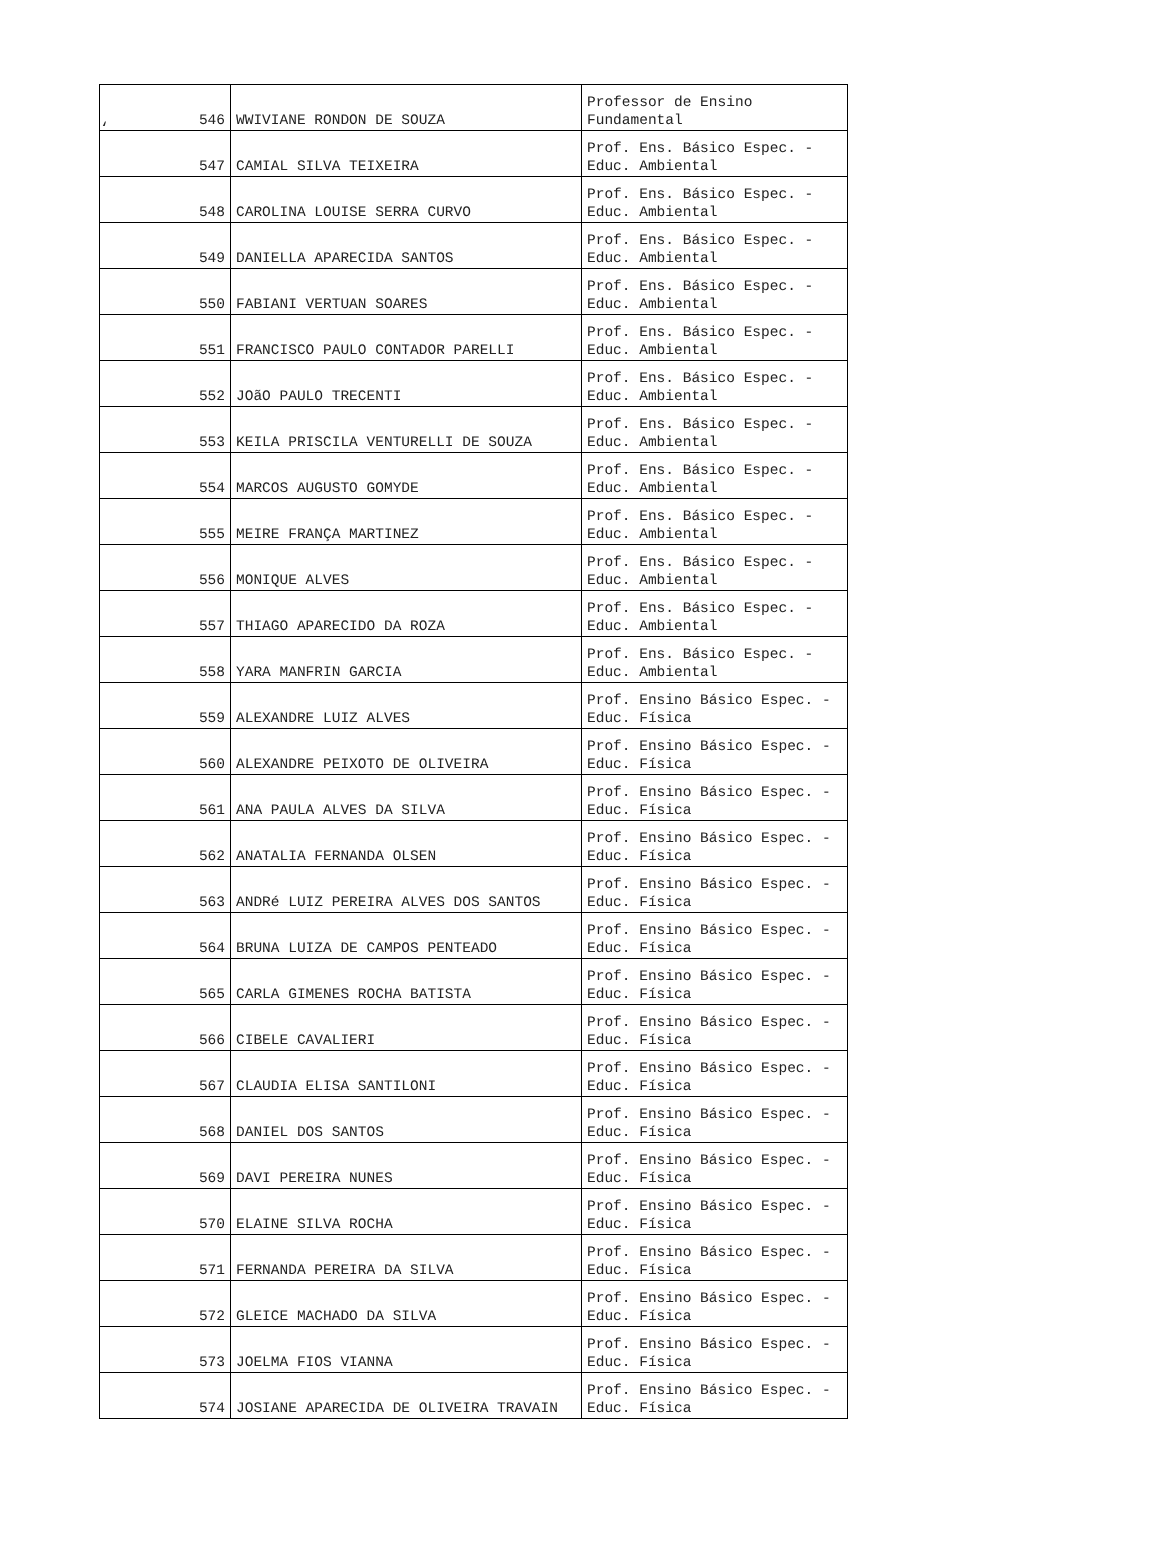‘
| 546 | WWIVIANE RONDON DE SOUZA | Professor de Ensino Fundamental |
| 547 | CAMIAL SILVA TEIXEIRA | Prof. Ens. Básico Espec. - Educ. Ambiental |
| 548 | CAROLINA LOUISE SERRA CURVO | Prof. Ens. Básico Espec. - Educ. Ambiental |
| 549 | DANIELLA APARECIDA SANTOS | Prof. Ens. Básico Espec. - Educ. Ambiental |
| 550 | FABIANI VERTUAN SOARES | Prof. Ens. Básico Espec. - Educ. Ambiental |
| 551 | FRANCISCO PAULO CONTADOR PARELLI | Prof. Ens. Básico Espec. - Educ. Ambiental |
| 552 | JOãO PAULO TRECENTI | Prof. Ens. Básico Espec. - Educ. Ambiental |
| 553 | KEILA PRISCILA VENTURELLI DE SOUZA | Prof. Ens. Básico Espec. - Educ. Ambiental |
| 554 | MARCOS AUGUSTO GOMYDE | Prof. Ens. Básico Espec. - Educ. Ambiental |
| 555 | MEIRE FRANÇA MARTINEZ | Prof. Ens. Básico Espec. - Educ. Ambiental |
| 556 | MONIQUE ALVES | Prof. Ens. Básico Espec. - Educ. Ambiental |
| 557 | THIAGO APARECIDO DA ROZA | Prof. Ens. Básico Espec. - Educ. Ambiental |
| 558 | YARA MANFRIN GARCIA | Prof. Ens. Básico Espec. - Educ. Ambiental |
| 559 | ALEXANDRE LUIZ ALVES | Prof. Ensino Básico Espec. - Educ. Física |
| 560 | ALEXANDRE PEIXOTO DE OLIVEIRA | Prof. Ensino Básico Espec. - Educ. Física |
| 561 | ANA PAULA ALVES DA SILVA | Prof. Ensino Básico Espec. - Educ. Física |
| 562 | ANATALIA FERNANDA OLSEN | Prof. Ensino Básico Espec. - Educ. Física |
| 563 | ANDRé LUIZ PEREIRA ALVES DOS SANTOS | Prof. Ensino Básico Espec. - Educ. Física |
| 564 | BRUNA LUIZA DE CAMPOS PENTEADO | Prof. Ensino Básico Espec. - Educ. Física |
| 565 | CARLA GIMENES ROCHA BATISTA | Prof. Ensino Básico Espec. - Educ. Física |
| 566 | CIBELE CAVALIERI | Prof. Ensino Básico Espec. - Educ. Física |
| 567 | CLAUDIA ELISA SANTILONI | Prof. Ensino Básico Espec. - Educ. Física |
| 568 | DANIEL DOS SANTOS | Prof. Ensino Básico Espec. - Educ. Física |
| 569 | DAVI PEREIRA NUNES | Prof. Ensino Básico Espec. - Educ. Física |
| 570 | ELAINE SILVA ROCHA | Prof. Ensino Básico Espec. - Educ. Física |
| 571 | FERNANDA PEREIRA DA SILVA | Prof. Ensino Básico Espec. - Educ. Física |
| 572 | GLEICE MACHADO DA SILVA | Prof. Ensino Básico Espec. - Educ. Física |
| 573 | JOELMA FIOS VIANNA | Prof. Ensino Básico Espec. - Educ. Física |
| 574 | JOSIANE APARECIDA DE OLIVEIRA TRAVAIN | Prof. Ensino Básico Espec. - Educ. Física |